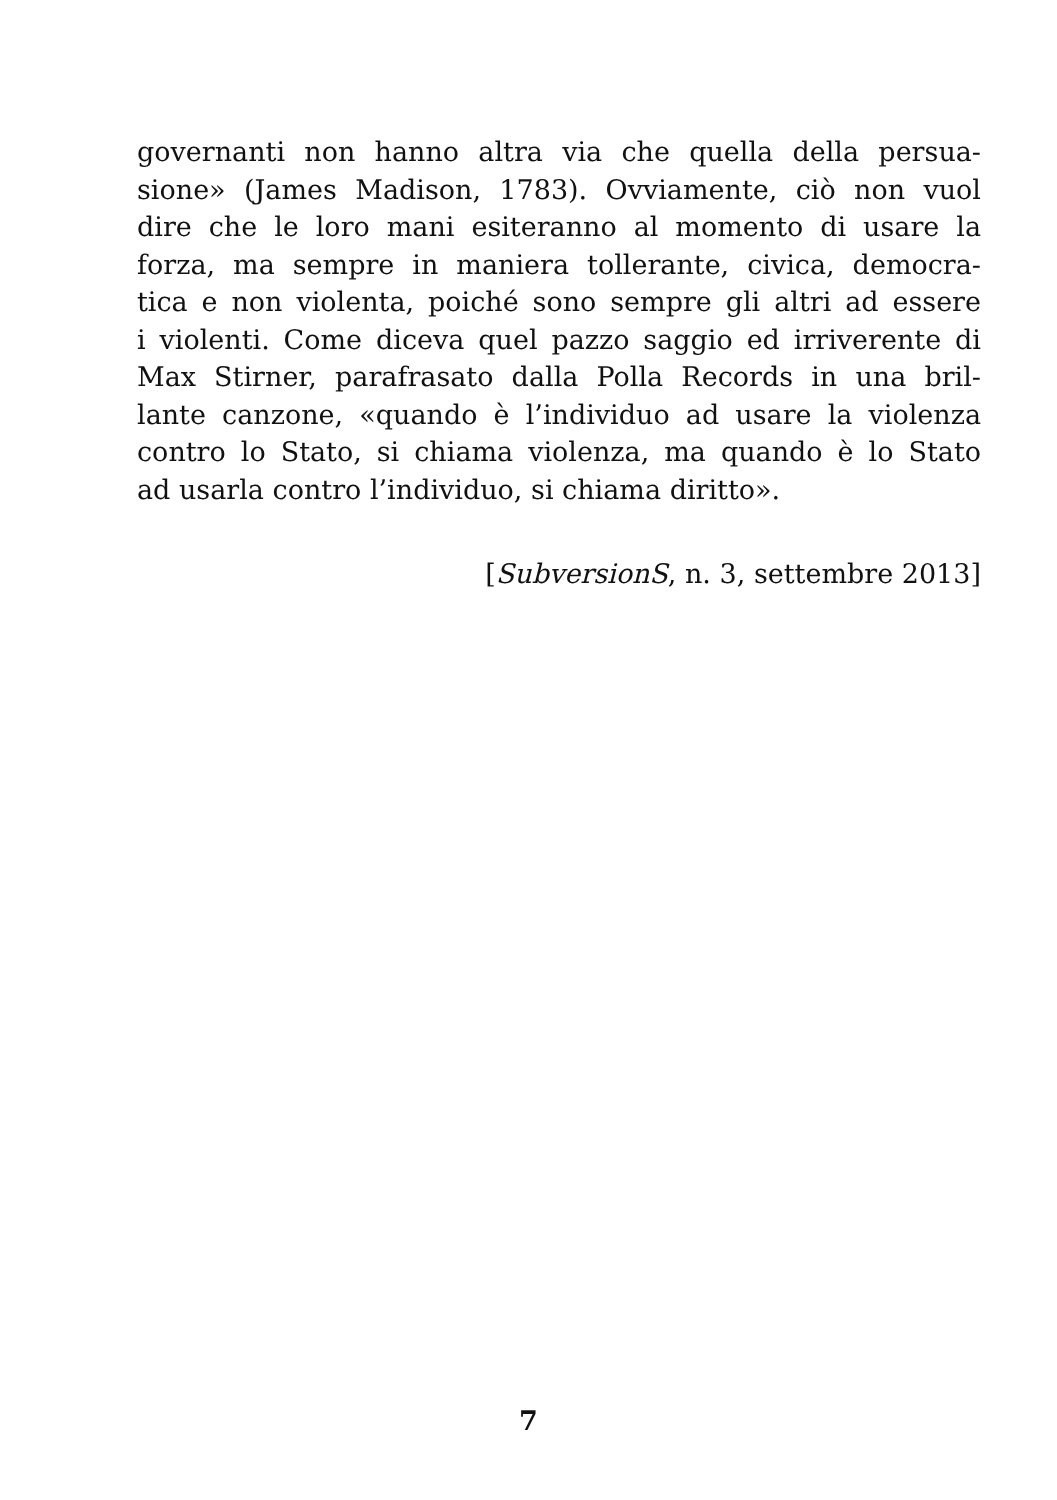governanti non hanno altra via che quella della persua-
sione» (James Madison, 1783). Ovviamente, ciò non vuol
dire che le loro mani esiteranno al momento di usare la
forza, ma sempre in maniera tollerante, civica, democra-
tica e non violenta, poiché sono sempre gli altri ad essere
i violenti. Come diceva quel pazzo saggio ed irriverente di
Max Stirner, parafrasato dalla Polla Records in una bril-
lante canzone, «quando è l’individuo ad usare la violenza
contro lo Stato, si chiama violenza, ma quando è lo Stato
ad usarla contro l’individuo, si chiama diritto».
[SubversionS, n. 3, settembre 2013]
7